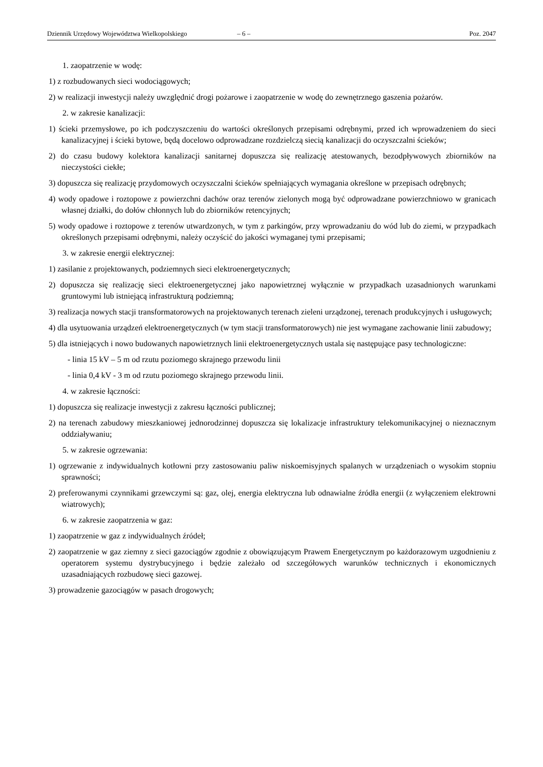Dziennik Urzędowy Województwa Wielkopolskiego – 6 – Poz. 2047
1. zaopatrzenie w wodę:
1) z rozbudowanych sieci wodociągowych;
2) w realizacji inwestycji należy uwzględnić drogi pożarowe i zaopatrzenie w wodę do zewnętrznego gaszenia pożarów.
2. w zakresie kanalizacji:
1) ścieki przemysłowe, po ich podczyszczeniu do wartości określonych przepisami odrębnymi, przed ich wprowadzeniem do sieci kanalizacyjnej i ścieki bytowe, będą docelowo odprowadzane rozdzielczą siecią kanalizacji do oczyszczalni ścieków;
2) do czasu budowy kolektora kanalizacji sanitarnej dopuszcza się realizację atestowanych, bezodpływowych zbiorników na nieczystości ciekłe;
3) dopuszcza się realizację przydomowych oczyszczalni ścieków spełniających wymagania określone w przepisach odrębnych;
4) wody opadowe i roztopowe z powierzchni dachów oraz terenów zielonych mogą być odprowadzane powierzchniowo w granicach własnej działki, do dołów chłonnych lub do zbiorników retencyjnych;
5) wody opadowe i roztopowe z terenów utwardzonych, w tym z parkingów, przy wprowadzaniu do wód lub do ziemi, w przypadkach określonych przepisami odrębnymi, należy oczyścić do jakości wymaganej tymi przepisami;
3. w zakresie energii elektrycznej:
1) zasilanie z projektowanych, podziemnych sieci elektroenergetycznych;
2) dopuszcza się realizację sieci elektroenergetycznej jako napowietrznej wyłącznie w przypadkach uzasadnionych warunkami gruntowymi lub istniejącą infrastrukturą podziemną;
3) realizacja nowych stacji transformatorowych na projektowanych terenach zieleni urządzonej, terenach produkcyjnych i usługowych;
4) dla usytuowania urządzeń elektroenergetycznych (w tym stacji transformatorowych) nie jest wymagane zachowanie linii zabudowy;
5) dla istniejących i nowo budowanych napowietrznych linii elektroenergetycznych ustala się następujące pasy technologiczne:
- linia 15 kV – 5 m od rzutu poziomego skrajnego przewodu linii
- linia 0,4 kV - 3 m od rzutu poziomego skrajnego przewodu linii.
4. w zakresie łączności:
1) dopuszcza się realizacje inwestycji z zakresu łączności publicznej;
2) na terenach zabudowy mieszkaniowej jednorodzinnej dopuszcza się lokalizacje infrastruktury telekomunikacyjnej o nieznacznym oddziaływaniu;
5. w zakresie ogrzewania:
1) ogrzewanie z indywidualnych kotłowni przy zastosowaniu paliw niskoemisyjnych spalanych w urządzeniach o wysokim stopniu sprawności;
2) preferowanymi czynnikami grzewczymi są: gaz, olej, energia elektryczna lub odnawialne źródła energii (z wyłączeniem elektrowni wiatrowych);
6. w zakresie zaopatrzenia w gaz:
1) zaopatrzenie w gaz z indywidualnych źródeł;
2) zaopatrzenie w gaz ziemny z sieci gazociągów zgodnie z obowiązującym Prawem Energetycznym po każdorazowym uzgodnieniu z operatorem systemu dystrybucyjnego i będzie zależało od szczegółowych warunków technicznych i ekonomicznych uzasadniających rozbudowę sieci gazowej.
3) prowadzenie gazociągów w pasach drogowych;